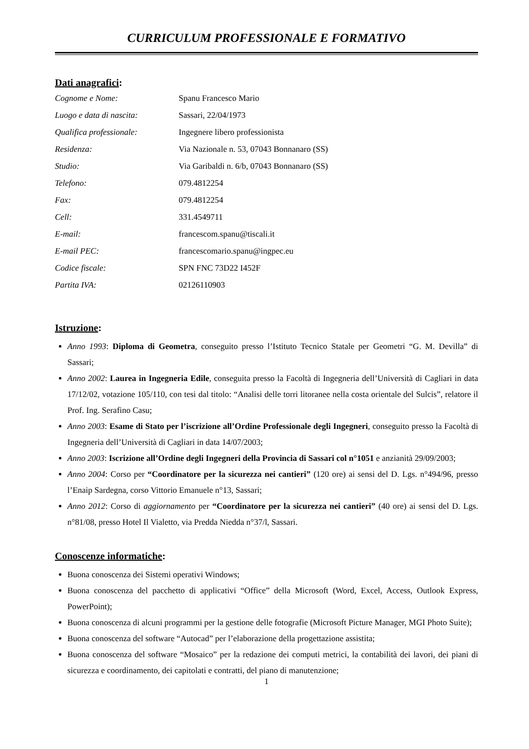CURRICULUM PROFESSIONALE E FORMATIVO
Dati anagrafici:
| Cognome e Nome: | Spanu Francesco Mario |
| Luogo e data di nascita: | Sassari, 22/04/1973 |
| Qualifica professionale: | Ingegnere libero professionista |
| Residenza: | Via Nazionale n. 53, 07043 Bonnanaro (SS) |
| Studio: | Via Garibaldi n. 6/b, 07043 Bonnanaro (SS) |
| Telefono: | 079.4812254 |
| Fax: | 079.4812254 |
| Cell: | 331.4549711 |
| E-mail: | francescom.spanu@tiscali.it |
| E-mail PEC: | francescomario.spanu@ingpec.eu |
| Codice fiscale: | SPN FNC 73D22 I452F |
| Partita IVA: | 02126110903 |
Istruzione:
Anno 1993: Diploma di Geometra, conseguito presso l’Istituto Tecnico Statale per Geometri “G. M. Devilla” di Sassari;
Anno 2002: Laurea in Ingegneria Edile, conseguita presso la Facoltà di Ingegneria dell’Università di Cagliari in data 17/12/02, votazione 105/110, con tesi dal titolo: “Analisi delle torri litoranee nella costa orientale del Sulcis”, relatore il Prof. Ing. Serafino Casu;
Anno 2003: Esame di Stato per l’iscrizione all’Ordine Professionale degli Ingegneri, conseguito presso la Facoltà di Ingegneria dell’Università di Cagliari in data 14/07/2003;
Anno 2003: Iscrizione all’Ordine degli Ingegneri della Provincia di Sassari col n°1051 e anzianità 29/09/2003;
Anno 2004: Corso per “Coordinatore per la sicurezza nei cantieri” (120 ore) ai sensi del D. Lgs. n°494/96, presso l’Enaip Sardegna, corso Vittorio Emanuele n°13, Sassari;
Anno 2012: Corso di aggiornamento per “Coordinatore per la sicurezza nei cantieri” (40 ore) ai sensi del D. Lgs. n°81/08, presso Hotel Il Vialetto, via Predda Niedda n°37/l, Sassari.
Conoscenze informatiche:
Buona conoscenza dei Sistemi operativi Windows;
Buona conoscenza del pacchetto di applicativi “Office” della Microsoft (Word, Excel, Access, Outlook Express, PowerPoint);
Buona conoscenza di alcuni programmi per la gestione delle fotografie (Microsoft Picture Manager, MGI Photo Suite);
Buona conoscenza del software “Autocad” per l’elaborazione della progettazione assistita;
Buona conoscenza del software “Mosaico” per la redazione dei computi metrici, la contabilità dei lavori, dei piani di sicurezza e coordinamento, dei capitolati e contratti, del piano di manutenzione;
1